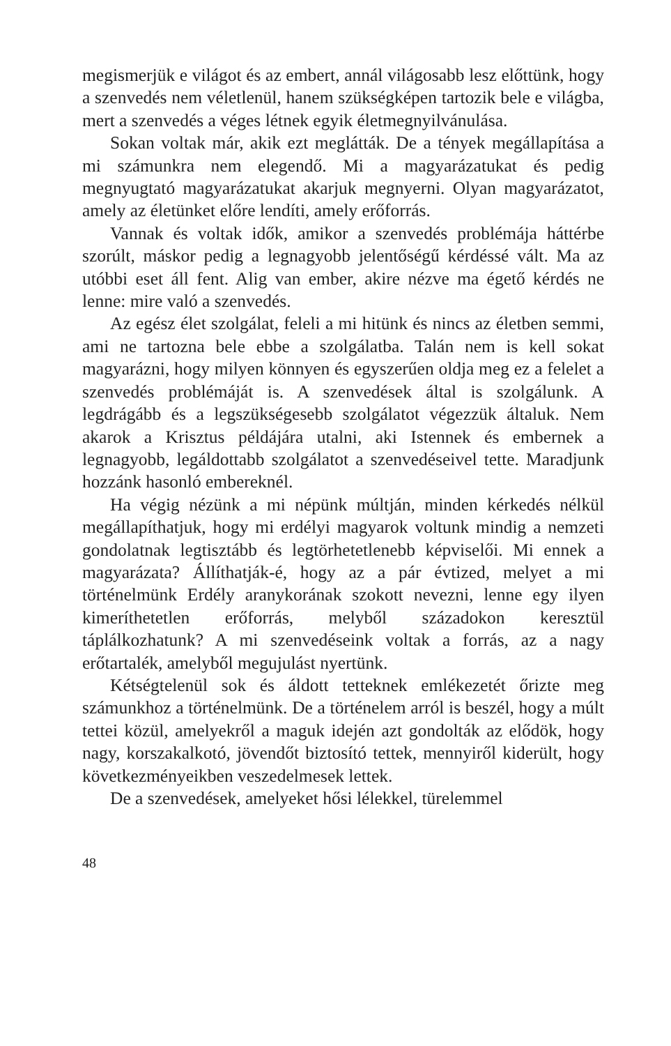megismerjük e világot és az embert, annál világosabb lesz előttünk, hogy a szenvedés nem véletlenül, hanem szükségképen tartozik bele e világba, mert a szenvedés a véges létnek egyik életmegnyilvánulása.
Sokan voltak már, akik ezt meglátták. De a tények megállapítása a mi számunkra nem elegendő. Mi a magyarázatukat és pedig megnyugtató magyarázatukat akarjuk megnyerni. Olyan magyarázatot, amely az életünket előre lendíti, amely erőforrás.
Vannak és voltak idők, amikor a szenvedés problémája háttérbe szorúlt, máskor pedig a legnagyobb jelentőségű kérdéssé vált. Ma az utóbbi eset áll fent. Alig van ember, akire nézve ma égető kérdés ne lenne: mire való a szenvedés.
Az egész élet szolgálat, feleli a mi hitünk és nincs az életben semmi, ami ne tartozna bele ebbe a szolgálatba. Talán nem is kell sokat magyarázni, hogy milyen könnyen és egyszerűen oldja meg ez a felelet a szenvedés problémáját is. A szenvedések által is szolgálunk. A legdrágább és a legszükségesebb szolgálatot végezzük általuk. Nem akarok a Krisztus példájára utalni, aki Istennek és embernek a legnagyobb, legáldottabb szolgálatot a szenvedéseivel tette. Maradjunk hozzánk hasonló embereknél.
Ha végig nézünk a mi népünk múltján, minden kérkedés nélkül megállapíthatjuk, hogy mi erdélyi magyarok voltunk mindig a nemzeti gondolatnak legtisztább és legtörhetetlenebb képviselői. Mi ennek a magyarázata? Állíthatják-é, hogy az a pár évtized, melyet a mi történelmünk Erdély aranykorának szokott nevezni, lenne egy ilyen kimeríthetetlen erőforrás, melyből századokon keresztül táplálkozhatunk? A mi szenvedéseink voltak a forrás, az a nagy erőtartalék, amelyből megujulást nyertünk.
Kétségtelenül sok és áldott tetteknek emlékezetét őrizte meg számunkhoz a történelmünk. De a történelem arról is beszél, hogy a múlt tettei közül, amelyekről a maguk idején azt gondolták az elődök, hogy nagy, korszakalkotó, jövendőt biztosító tettek, mennyiről kiderült, hogy következményeikben veszedelmesek lettek.
De a szenvedések, amelyeket hősi lélekkel, türelemmel
48